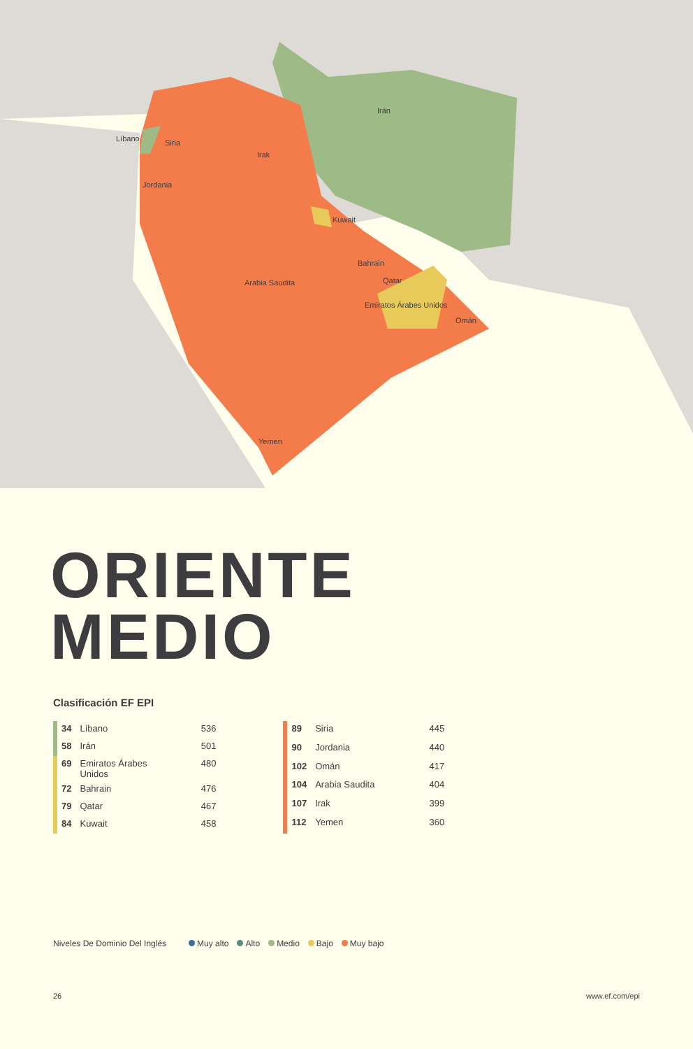Líbano Siria
Irak
Irán
Jordania
Kuwait
Arabia Saudita
Bahrain
Qatar
Emiratos Árabes Unidos
Omán
Yemen
ORIENTE
MEDIO
Clasificación EF EPI
| 34 | Líbano | 536 |
| 58 | Irán | 501 |
| 69 | Emiratos Árabes Unidos | 480 |
| 72 | Bahrain | 476 |
| 79 | Qatar | 467 |
| 84 | Kuwait | 458 |
| 89 | Siria | 445 |
| 90 | Jordania | 440 |
| 102 | Omán | 417 |
| 104 | Arabia Saudita | 404 |
| 107 | Irak | 399 |
| 112 | Yemen | 360 |
Niveles De Dominio Del Inglés Muy alto Alto Medio Bajo Muy bajo
26 www.ef.com/epi